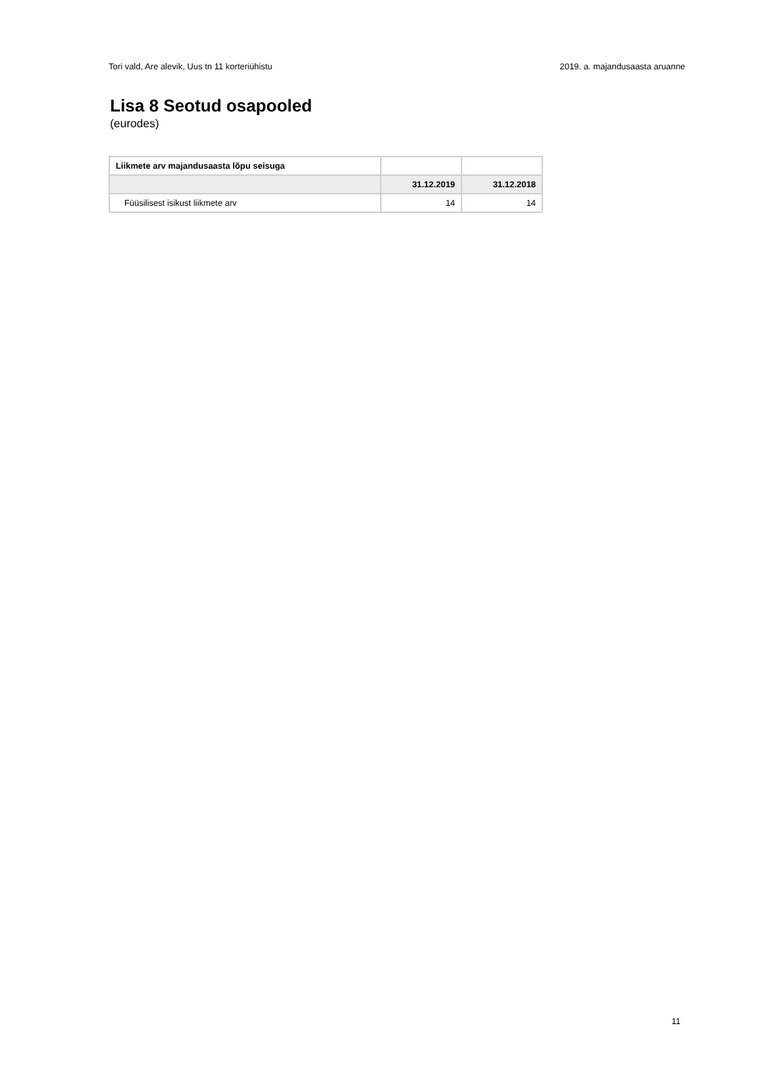Tori vald, Are alevik, Uus tn 11 korteriühistu 2019. a. majandusaasta aruanne
Lisa 8 Seotud osapooled
(eurodes)
| Liikmete arv majandusaasta lõpu seisuga | | |
| | 31.12.2019 | 31.12.2018 |
| Füüsilisest isikust liikmete arv | 14 | 14 |
11